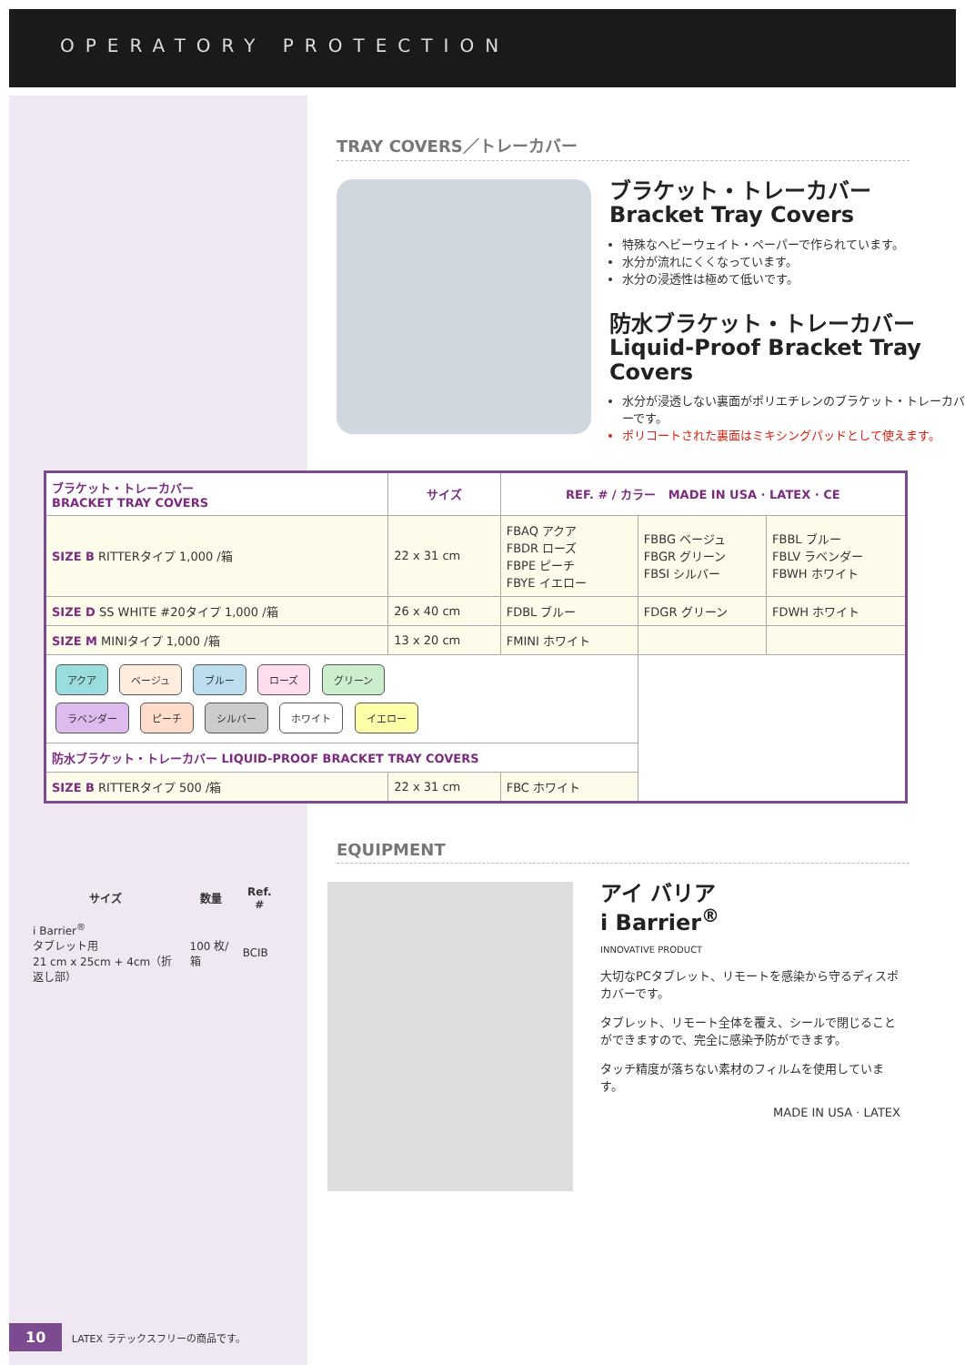OPERATORY PROTECTION
TRAY COVERS／トレーカバー
ブラケット・トレーカバー
Bracket Tray Covers
特殊なヘビーウェイト・ペーパーで作られています。
水分が流れにくくなっています。
水分の浸透性は極めて低いです。
防水ブラケット・トレーカバー
Liquid-Proof Bracket Tray Covers
水分が浸透しない裏面がポリエチレンのブラケット・トレーカバーです。
ポリコートされた裏面はミキシングパッドとして使えます。
| ブラケット・トレーカバー BRACKET TRAY COVERS | サイズ | REF. # / カラー MADE IN USA · LATEX · CE | | |
| --- | --- | --- | --- | --- |
| SIZE B RITTERタイプ 1,000 /箱 | 22 x 31 cm | FBAQ アクア FBDR ローズ FBPE ピーチ FBYE イエロー | FBBG ベージュ FBGR グリーン FBSI シルバー | FBBL ブルー FBLV ラベンダー FBWH ホワイト |
| SIZE D SS WHITE #20タイプ 1,000 /箱 | 26 x 40 cm | FDBL ブルー | FDGR グリーン | FDWH ホワイト |
| SIZE M MINIタイプ 1,000 /箱 | 13 x 20 cm | FMINI ホワイト | | |
| アクア ベージュ ブルー ローズ グリーン ラベンダー ピーチ シルバー ホワイト イエロー | | | | |
| 防水ブラケット・トレーカバー LIQUID-PROOF BRACKET TRAY COVERS | | | | |
| SIZE B RITTERタイプ 500 /箱 | 22 x 31 cm | FBC ホワイト | | |
EQUIPMENT
| サイズ | 数量 | Ref. # |
| --- | --- | --- |
| i Barrier<sup>®</sup> タブレット用 21 cm x 25cm + 4cm（折返し部） | 100 枚/箱 | BCIB |
アイ バリア
i Barrier<sup>®</sup>
INNOVATIVE PRODUCT
大切なPCタブレット、リモートを感染から守るディスポカバーです。
タブレット、リモート全体を覆え、シールで閉じることができますので、完全に感染予防ができます。
タッチ精度が落ちない素材のフィルムを使用しています。
MADE IN USA · LATEX
10 LATEX ラテックスフリーの商品です。